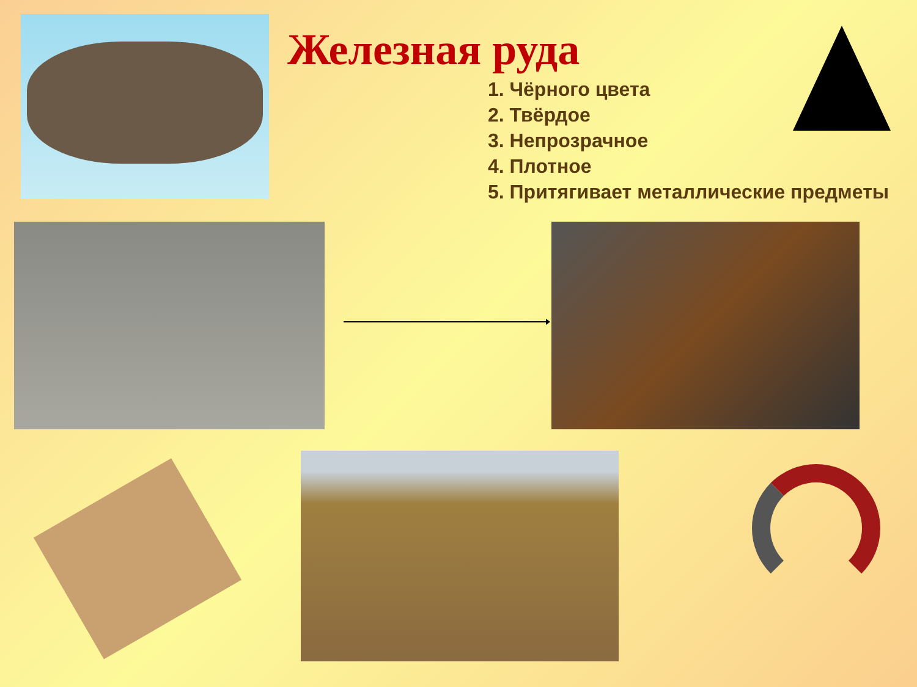Железная руда
1. Чёрного цвета
2. Твёрдое
3. Непрозрачное
4. Плотное
5. Притягивает металлические предметы